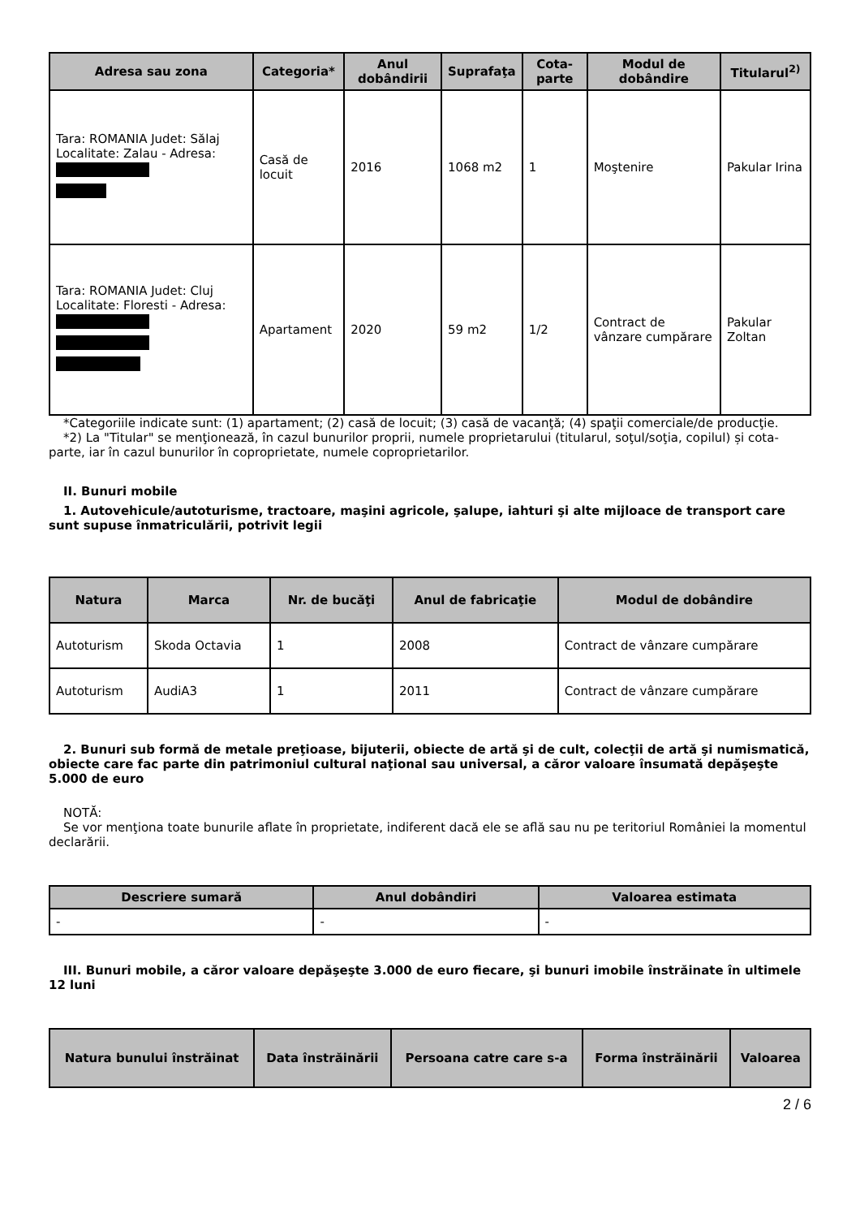| Adresa sau zona | Categoria* | Anul dobândirii | Suprafaţa | Cota-parte | Modul de dobândire | Titularul<sup>2)</sup> |
| --- | --- | --- | --- | --- | --- | --- |
| Tara: ROMANIA Judet: Sălaj Localitate: Zalau - Adresa: | Casă de locuit | 2016 | 1068 m2 | 1 | Moştenire | Pakular Irina |
| Tara: ROMANIA Judet: Cluj Localitate: Floresti - Adresa: | Apartament | 2020 | 59 m2 | 1/2 | Contract de vânzare cumpărare | Pakular Zoltan |
*Categoriile indicate sunt: (1) apartament; (2) casă de locuit; (3) casă de vacanţă; (4) spaţii comerciale/de producţie.
*2) La "Titular" se menţionează, în cazul bunurilor proprii, numele proprietarului (titularul, soţul/soţia, copilul) și cota-parte, iar în cazul bunurilor în coproprietate, numele coproprietarilor.
II. Bunuri mobile
1. Autovehicule/autoturisme, tractoare, maşini agricole, şalupe, iahturi şi alte mijloace de transport care sunt supuse înmatriculării, potrivit legii
| Natura | Marca | Nr. de bucăţi | Anul de fabricaţie | Modul de dobândire |
| --- | --- | --- | --- | --- |
| Autoturism | Skoda Octavia | 1 | 2008 | Contract de vânzare cumpărare |
| Autoturism | AudiA3 | 1 | 2011 | Contract de vânzare cumpărare |
2. Bunuri sub formă de metale preţioase, bijuterii, obiecte de artă şi de cult, colecţii de artă şi numismatică, obiecte care fac parte din patrimoniul cultural naţional sau universal, a căror valoare însumată depăşeşte 5.000 de euro
NOTĂ:
Se vor menţiona toate bunurile aflate în proprietate, indiferent dacă ele se află sau nu pe teritoriul României la momentul declarării.
| Descriere sumară | Anul dobândiri | Valoarea estimata |
| --- | --- | --- |
| - | - | - |
III. Bunuri mobile, a căror valoare depăşeşte 3.000 de euro fiecare, şi bunuri imobile înstrăinate în ultimele 12 luni
| Natura bunului înstrăinat | Data înstrăinării | Persoana catre care s-a | Forma înstrăinării | Valoarea |
| --- | --- | --- | --- | --- |
2 / 6